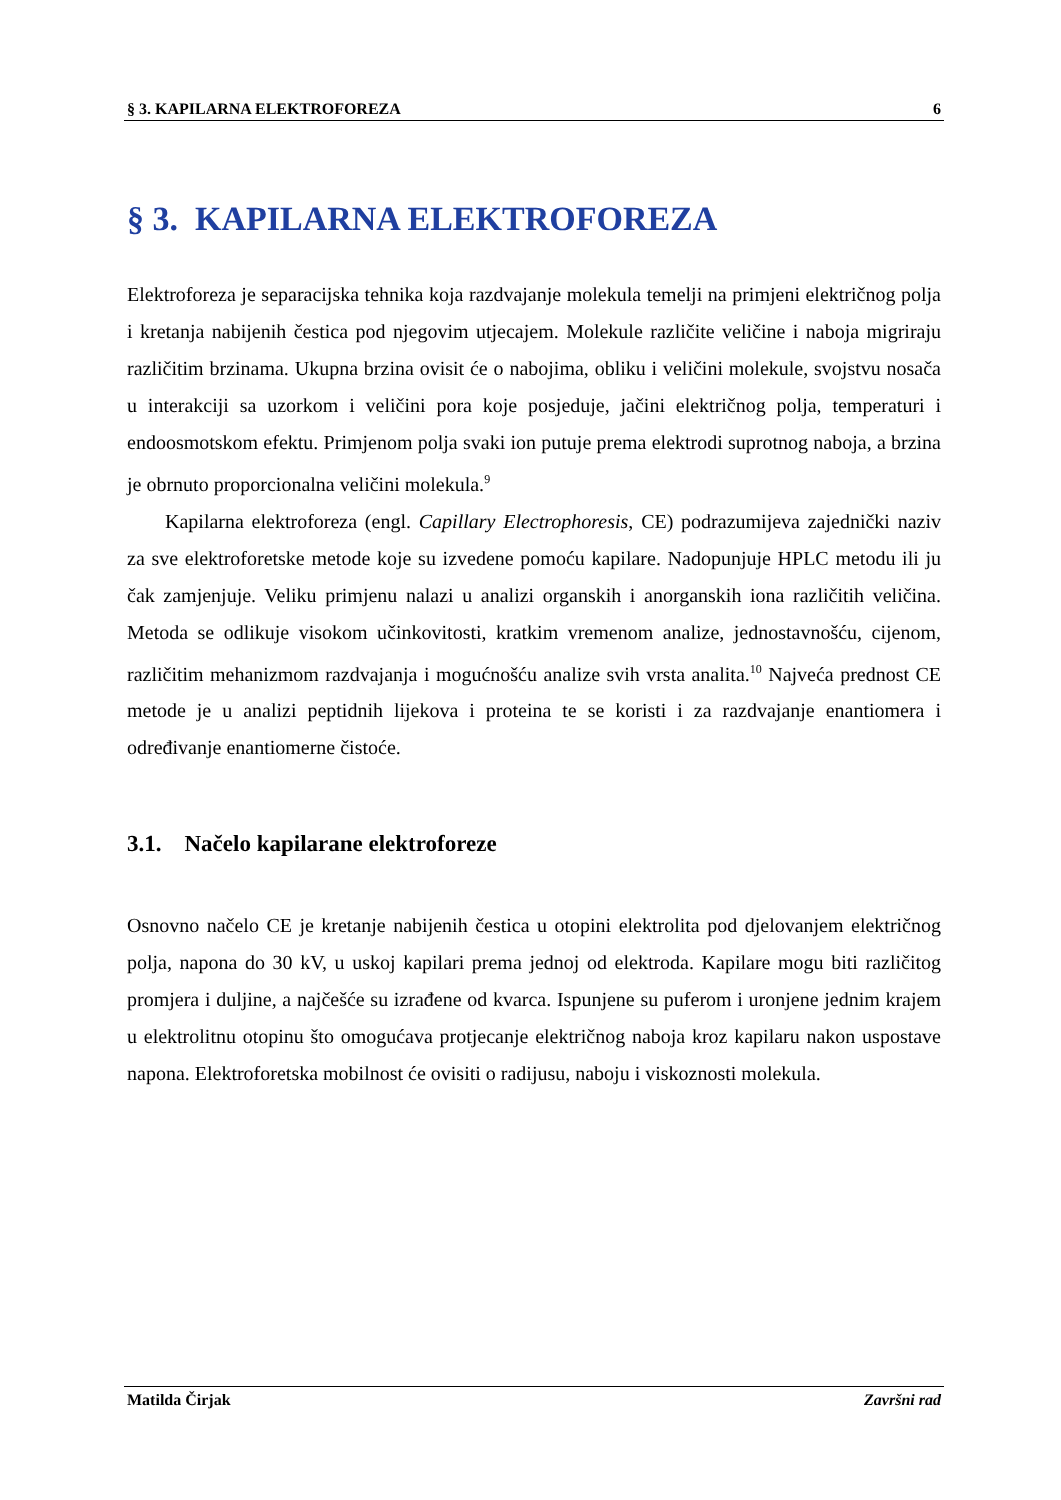§ 3. KAPILARNA ELEKTROFOREZA 6
§ 3. KAPILARNA ELEKTROFOREZA
Elektroforeza je separacijska tehnika koja razdvajanje molekula temelji na primjeni električnog polja i kretanja nabijenih čestica pod njegovim utjecajem. Molekule različite veličine i naboja migriraju različitim brzinama. Ukupna brzina ovisit će o nabojima, obliku i veličini molekule, svojstvu nosača u interakciji sa uzorkom i veličini pora koje posjeduje, jačini električnog polja, temperaturi i endoosmotskom efektu. Primjenom polja svaki ion putuje prema elektrodi suprotnog naboja, a brzina je obrnuto proporcionalna veličini molekula.<sup>9</sup>
Kapilarna elektroforeza (engl. Capillary Electrophoresis, CE) podrazumijeva zajednički naziv za sve elektroforetske metode koje su izvedene pomoću kapilare. Nadopunjuje HPLC metodu ili ju čak zamjenjuje. Veliku primjenu nalazi u analizi organskih i anorganskih iona različitih veličina. Metoda se odlikuje visokom učinkovitosti, kratkim vremenom analize, jednostavnošću, cijenom, različitim mehanizmom razdvajanja i mogućnošću analize svih vrsta analita.<sup>10</sup> Najveća prednost CE metode je u analizi peptidnih lijekova i proteina te se koristi i za razdvajanje enantiomera i određivanje enantiomerne čistoće.
3.1. Načelo kapilarane elektroforeze
Osnovno načelo CE je kretanje nabijenih čestica u otopini elektrolita pod djelovanjem električnog polja, napona do 30 kV, u uskoj kapilari prema jednoj od elektroda. Kapilare mogu biti različitog promjera i duljine, a najčešće su izrađene od kvarca. Ispunjene su puferom i uronjene jednim krajem u elektrolitnu otopinu što omogućava protjecanje električnog naboja kroz kapilaru nakon uspostave napona. Elektroforetska mobilnost će ovisiti o radijusu, naboju i viskoznosti molekula.
Matilda Čirjak Završni rad